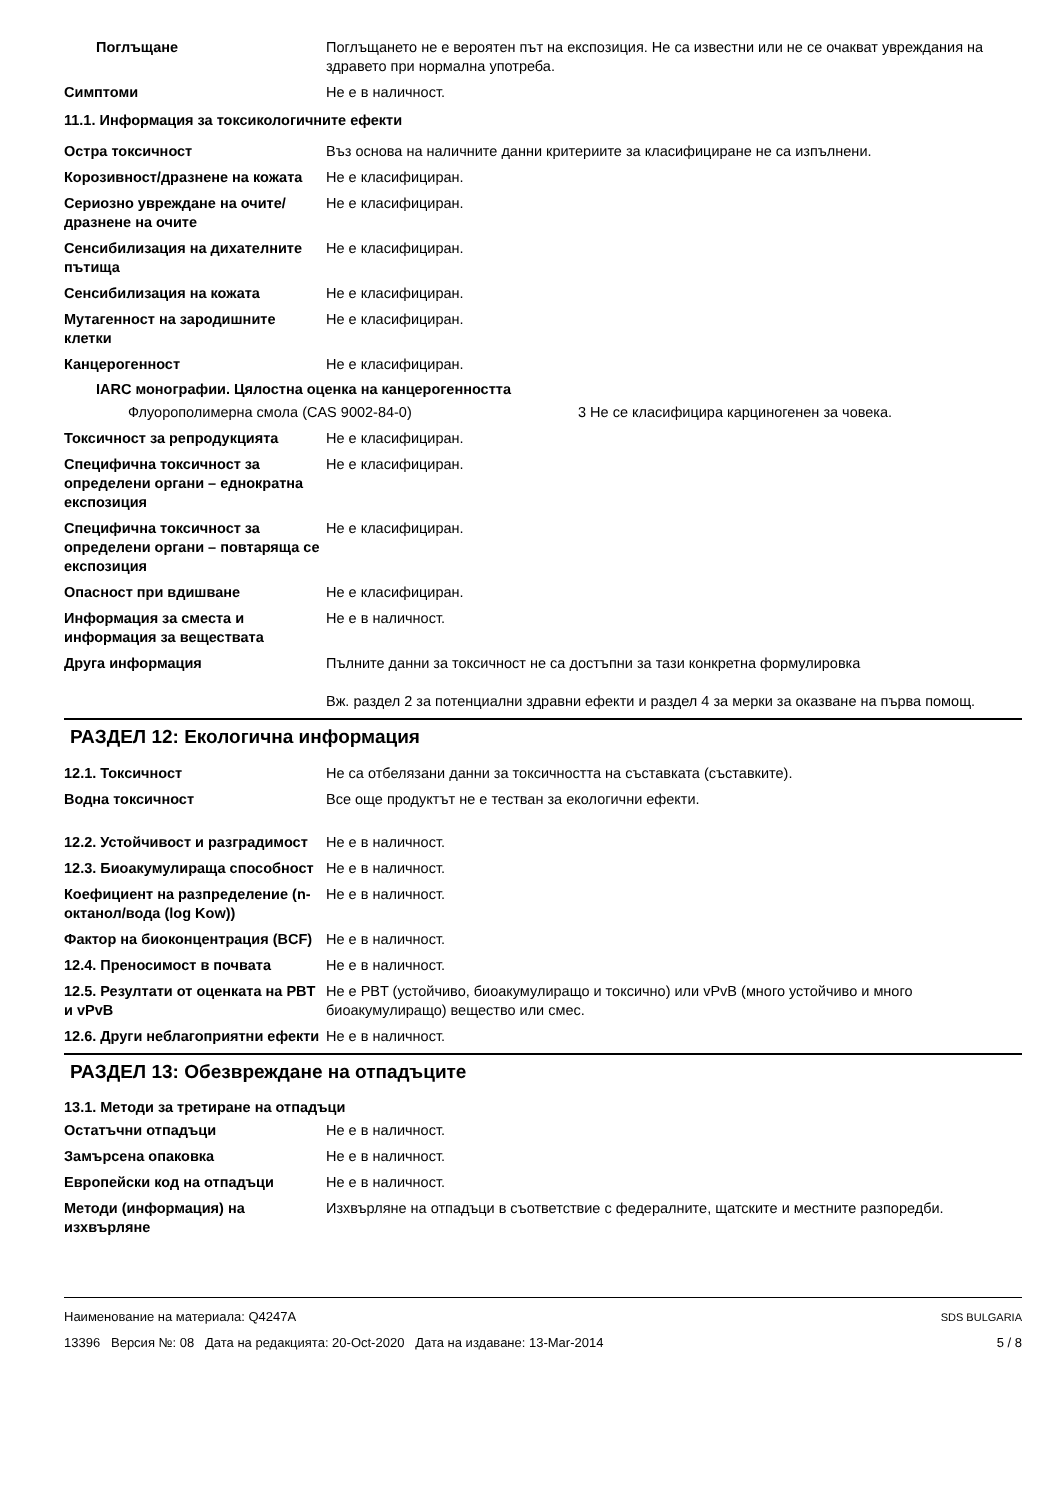Поглъщане Поглъщането не е вероятен път на експозиция. Не са известни или не се очакват увреждания на здравето при нормална употреба.
Симптоми Не е в наличност.
11.1. Информация за токсикологичните ефекти
Остра токсичност Въз основа на наличните данни критериите за класифициране не са изпълнени.
Корозивност/дразнене на кожата
Не е класифициран.
Сериозно увреждане на очите/дразнене на очите
Не е класифициран.
Сенсибилизация на дихателните пътища
Не е класифициран.
Сенсибилизация на кожата Не е класифициран.
Мутагенност на зародишните клетки
Не е класифициран.
Канцерогенност Не е класифициран.
IARC монографии. Цялостна оценка на канцерогенността
Флуорополимерна смола (CAS 9002-84-0) 3 Не се класифицира карциногенен за човека.
Токсичност за репродукцията Не е класифициран.
Специфична токсичност за определени органи – еднократна експозиция
Не е класифициран.
Специфична токсичност за определени органи – повтаряща се експозиция
Не е класифициран.
Опасност при вдишване Не е класифициран.
Информация за сместа и информация за веществата
Не е в наличност.
Друга информация Пълните данни за токсичност не са достъпни за тази конкретна формулировка
Вж. раздел 2 за потенциални здравни ефекти и раздел 4 за мерки за оказване на първа помощ.
РАЗДЕЛ 12: Екологична информация
12.1. Токсичност Не са отбелязани данни за токсичността на съставката (съставките).
Водна токсичност Все още продуктът не е тестван за екологични ефекти.
12.2. Устойчивост и разградимост
Не е в наличност.
12.3. Биоакумулираща способност
Не е в наличност.
Коефициент на разпределение (n-октанол/вода (log Kow))
Не е в наличност.
Фактор на биоконцентрация (BCF)
Не е в наличност.
12.4. Преносимост в почвата Не е в наличност.
12.5. Резултати от оценката на PBT и vPvB
Не е PBT (устойчиво, биоакумулиращо и токсично) или vPvB (много устойчиво и много биоакумулиращо) вещество или смес.
12.6. Други неблагоприятни ефекти
Не е в наличност.
РАЗДЕЛ 13: Обезвреждане на отпадъците
13.1. Методи за третиране на отпадъци
Остатъчни отпадъци Не е в наличност.
Замърсена опаковка Не е в наличност.
Европейски код на отпадъци Не е в наличност.
Методи (информация) на изхвърляне
Изхвърляне на отпадъци в съответствие с федералните, щатските и местните разпоредби.
Наименование на материала: Q4247A
13396 Версия №: 08 Дата на редакцията: 20-Oct-2020 Дата на издаване: 13-Mar-2014
SDS BULGARIA
5 / 8